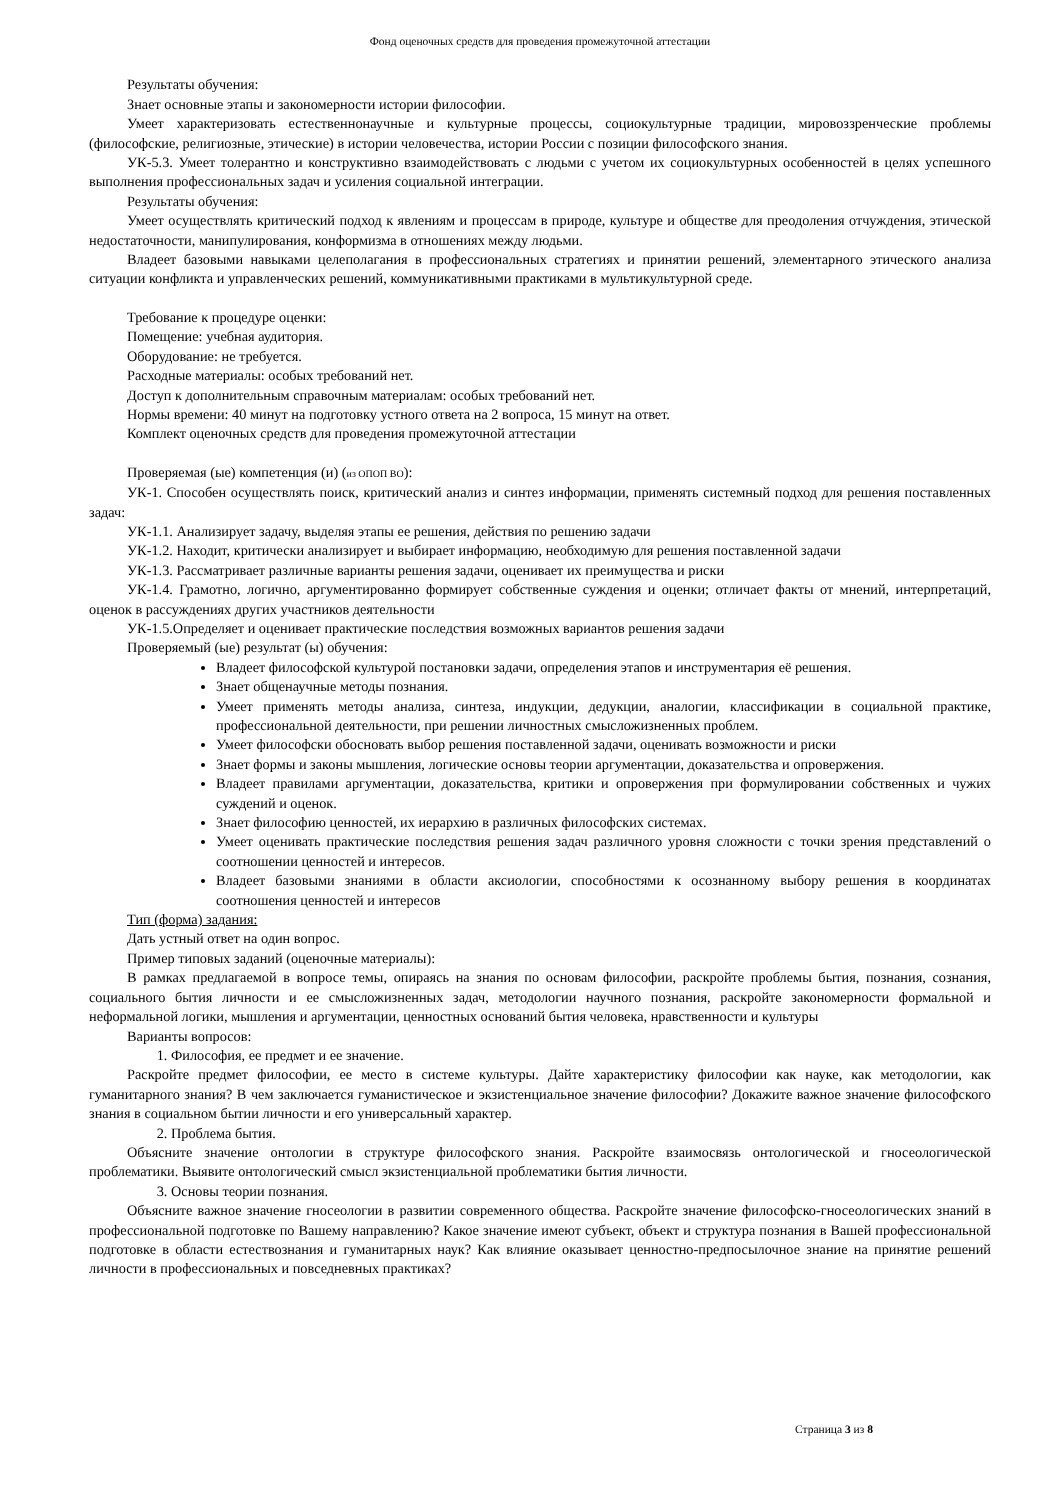Фонд оценочных средств для проведения промежуточной аттестации
Результаты обучения:
Знает основные этапы и закономерности истории философии.
Умеет характеризовать естественнонаучные и культурные процессы, социокультурные традиции, мировоззренческие проблемы (философские, религиозные, этические) в истории человечества, истории России с позиции философского знания.
УК-5.3. Умеет толерантно и конструктивно взаимодействовать с людьми с учетом их социокультурных особенностей в целях успешного выполнения профессиональных задач и усиления социальной интеграции.
Результаты обучения:
Умеет осуществлять критический подход к явлениям и процессам в природе, культуре и обществе для преодоления отчуждения, этической недостаточности, манипулирования, конформизма в отношениях между людьми.
Владеет базовыми навыками целеполагания в профессиональных стратегиях и принятии решений, элементарного этического анализа ситуации конфликта и управленческих решений, коммуникативными практиками в мультикультурной среде.
Требование к процедуре оценки:
Помещение: учебная аудитория.
Оборудование: не требуется.
Расходные материалы: особых требований нет.
Доступ к дополнительным справочным материалам: особых требований нет.
Нормы времени: 40 минут на подготовку устного ответа на 2 вопроса, 15 минут на ответ.
Комплект оценочных средств для проведения промежуточной аттестации
Проверяемая (ые) компетенция (и) (из ОПОП ВО):
УК-1. Способен осуществлять поиск, критический анализ и синтез информации, применять системный подход для решения поставленных задач:
УК-1.1. Анализирует задачу, выделяя этапы ее решения, действия по решению задачи
УК-1.2. Находит, критически анализирует и выбирает информацию, необходимую для решения поставленной задачи
УК-1.3. Рассматривает различные варианты решения задачи, оценивает их преимущества и риски
УК-1.4. Грамотно, логично, аргументированно формирует собственные суждения и оценки; отличает факты от мнений, интерпретаций, оценок в рассуждениях других участников деятельности
УК-1.5.Определяет и оценивает практические последствия возможных вариантов решения задачи
Проверяемый (ые) результат (ы) обучения:
Владеет философской культурой постановки задачи, определения этапов и инструментария её решения.
Знает общенаучные методы познания.
Умеет применять методы анализа, синтеза, индукции, дедукции, аналогии, классификации в социальной практике, профессиональной деятельности, при решении личностных смысложизненных проблем.
Умеет философски обосновать выбор решения поставленной задачи, оценивать возможности и риски
Знает формы и законы мышления, логические основы теории аргументации, доказательства и опровержения.
Владеет правилами аргументации, доказательства, критики и опровержения при формулировании собственных и чужих суждений и оценок.
Знает философию ценностей, их иерархию в различных философских системах.
Умеет оценивать практические последствия решения задач различного уровня сложности с точки зрения представлений о соотношении ценностей и интересов.
Владеет базовыми знаниями в области аксиологии, способностями к осознанному выбору решения в координатах соотношения ценностей и интересов
Тип (форма) задания:
Дать устный ответ на один вопрос.
Пример типовых заданий (оценочные материалы):
В рамках предлагаемой в вопросе темы, опираясь на знания по основам философии, раскройте проблемы бытия, познания, сознания, социального бытия личности и ее смысложизненных задач, методологии научного познания, раскройте закономерности формальной и неформальной логики, мышления и аргументации, ценностных оснований бытия человека, нравственности и культуры
Варианты вопросов:
1. Философия, ее предмет и ее значение.
Раскройте предмет философии, ее место в системе культуры. Дайте характеристику философии как науке, как методологии, как гуманитарного знания? В чем заключается гуманистическое и экзистенциальное значение философии? Докажите важное значение философского знания в социальном бытии личности и его универсальный характер.
2. Проблема бытия.
Объясните значение онтологии в структуре философского знания. Раскройте взаимосвязь онтологической и гносеологической проблематики. Выявите онтологический смысл экзистенциальной проблематики бытия личности.
3. Основы теории познания.
Объясните важное значение гносеологии в развитии современного общества. Раскройте значение философско-гносеологических знаний в профессиональной подготовке по Вашему направлению? Какое значение имеют субъект, объект и структура познания в Вашей профессиональной подготовке в области естествознания и гуманитарных наук? Как влияние оказывает ценностно-предпосылочное знание на принятие решений личности в профессиональных и повседневных практиках?
Страница 3 из 8